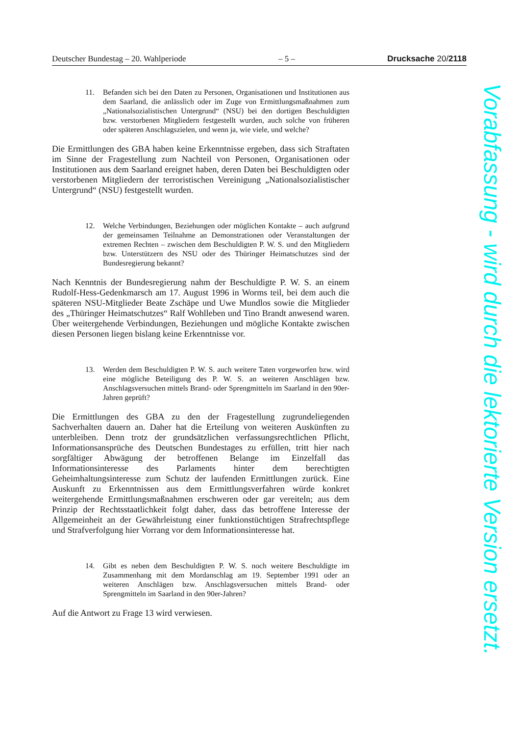Deutscher Bundestag – 20. Wahlperiode – 5 – Drucksache 20/2118
11. Befanden sich bei den Daten zu Personen, Organisationen und Institutionen aus dem Saarland, die anlässlich oder im Zuge von Ermittlungsmaßnahmen zum „Nationalsozialistischen Untergrund“ (NSU) bei den dortigen Beschuldigten bzw. verstorbenen Mitgliedern festgestellt wurden, auch solche von früheren oder späteren Anschlagszielen, und wenn ja, wie viele, und welche?
Die Ermittlungen des GBA haben keine Erkenntnisse ergeben, dass sich Straftaten im Sinne der Fragestellung zum Nachteil von Personen, Organisationen oder Institutionen aus dem Saarland ereignet haben, deren Daten bei Beschuldigten oder verstorbenen Mitgliedern der terroristischen Vereinigung „Nationalsozialistischer Untergrund“ (NSU) festgestellt wurden.
12. Welche Verbindungen, Beziehungen oder möglichen Kontakte – auch aufgrund der gemeinsamen Teilnahme an Demonstrationen oder Veranstaltungen der extremen Rechten – zwischen dem Beschuldigten P. W. S. und den Mitgliedern bzw. Unterstützern des NSU oder des Thüringer Heimatschutzes sind der Bundesregierung bekannt?
Nach Kenntnis der Bundesregierung nahm der Beschuldigte P. W. S. an einem Rudolf-Hess-Gedenkmarsch am 17. August 1996 in Worms teil, bei dem auch die späteren NSU-Mitglieder Beate Zschäpe und Uwe Mundlos sowie die Mitglieder des „Thüringer Heimatschutzes“ Ralf Wohlleben und Tino Brandt anwesend waren. Über weitergehende Verbindungen, Beziehungen und mögliche Kontakte zwischen diesen Personen liegen bislang keine Erkenntnisse vor.
13. Werden dem Beschuldigten P. W. S. auch weitere Taten vorgeworfen bzw. wird eine mögliche Beteiligung des P. W. S. an weiteren Anschlägen bzw. Anschlagsversuchen mittels Brand- oder Sprengmitteln im Saarland in den 90er-Jahren geprüft?
Die Ermittlungen des GBA zu den der Fragestellung zugrundeliegenden Sachverhalten dauern an. Daher hat die Erteilung von weiteren Auskünften zu unterbleiben. Denn trotz der grundsätzlichen verfassungsrechtlichen Pflicht, Informationsansprüche des Deutschen Bundestages zu erfüllen, tritt hier nach sorgfältiger Abwägung der betroffenen Belange im Einzelfall das Informationsinteresse des Parlaments hinter dem berechtigten Geheimhaltungsinteresse zum Schutz der laufenden Ermittlungen zurück. Eine Auskunft zu Erkenntnissen aus dem Ermittlungsverfahren würde konkret weitergehende Ermittlungsmaßnahmen erschweren oder gar vereiteln; aus dem Prinzip der Rechtsstaatlichkeit folgt daher, dass das betroffene Interesse der Allgemeinheit an der Gewährleistung einer funktionstüchtigen Strafrechtspflege und Strafverfolgung hier Vorrang vor dem Informationsinteresse hat.
14. Gibt es neben dem Beschuldigten P. W. S. noch weitere Beschuldigte im Zusammenhang mit dem Mordanschlag am 19. September 1991 oder an weiteren Anschlägen bzw. Anschlagsversuchen mittels Brand- oder Sprengmitteln im Saarland in den 90er-Jahren?
Auf die Antwort zu Frage 13 wird verwiesen.
Vorabfassung - wird durch die lektorierte Version ersetzt.